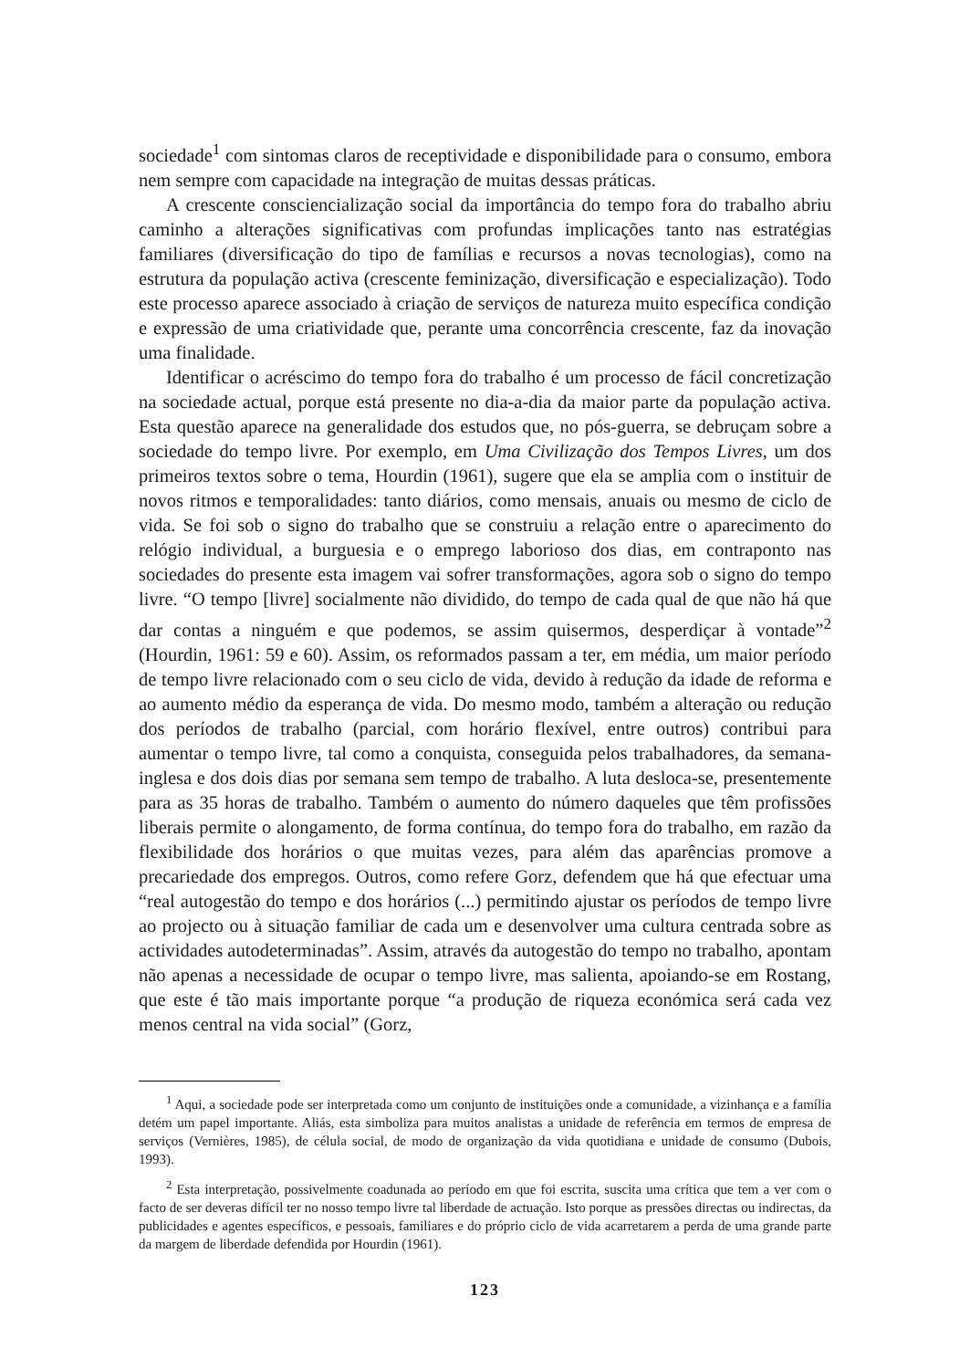sociedade<sup>1</sup> com sintomas claros de receptividade e disponibilidade para o consumo, embora nem sempre com capacidade na integração de muitas dessas práticas.
A crescente consciencialização social da importância do tempo fora do trabalho abriu caminho a alterações significativas com profundas implicações tanto nas estratégias familiares (diversificação do tipo de famílias e recursos a novas tecnologias), como na estrutura da população activa (crescente feminização, diversificação e especialização). Todo este processo aparece associado à criação de serviços de natureza muito específica condição e expressão de uma criatividade que, perante uma concorrência crescente, faz da inovação uma finalidade.
Identificar o acréscimo do tempo fora do trabalho é um processo de fácil concretização na sociedade actual, porque está presente no dia-a-dia da maior parte da população activa. Esta questão aparece na generalidade dos estudos que, no pós-guerra, se debruçam sobre a sociedade do tempo livre. Por exemplo, em Uma Civilização dos Tempos Livres, um dos primeiros textos sobre o tema, Hourdin (1961), sugere que ela se amplia com o instituir de novos ritmos e temporalidades: tanto diários, como mensais, anuais ou mesmo de ciclo de vida. Se foi sob o signo do trabalho que se construiu a relação entre o aparecimento do relógio individual, a burguesia e o emprego laborioso dos dias, em contraponto nas sociedades do presente esta imagem vai sofrer transformações, agora sob o signo do tempo livre. “O tempo [livre] socialmente não dividido, do tempo de cada qual de que não há que dar contas a ninguém e que podemos, se assim quisermos, desperdiçar à vontade”<sup>2</sup> (Hourdin, 1961: 59 e 60). Assim, os reformados passam a ter, em média, um maior período de tempo livre relacionado com o seu ciclo de vida, devido à redução da idade de reforma e ao aumento médio da esperança de vida. Do mesmo modo, também a alteração ou redução dos períodos de trabalho (parcial, com horário flexível, entre outros) contribui para aumentar o tempo livre, tal como a conquista, conseguida pelos trabalhadores, da semana-inglesa e dos dois dias por semana sem tempo de trabalho. A luta desloca-se, presentemente para as 35 horas de trabalho. Também o aumento do número daqueles que têm profissões liberais permite o alongamento, de forma contínua, do tempo fora do trabalho, em razão da flexibilidade dos horários o que muitas vezes, para além das aparências promove a precariedade dos empregos. Outros, como refere Gorz, defendem que há que efectuar uma “real autogestão do tempo e dos horários (...) permitindo ajustar os períodos de tempo livre ao projecto ou à situação familiar de cada um e desenvolver uma cultura centrada sobre as actividades autodeterminadas”. Assim, através da autogestão do tempo no trabalho, apontam não apenas a necessidade de ocupar o tempo livre, mas salienta, apoiando-se em Rostang, que este é tão mais importante porque “a produção de riqueza económica será cada vez menos central na vida social” (Gorz,
<sup>1</sup> Aqui, a sociedade pode ser interpretada como um conjunto de instituições onde a comunidade, a vizinhança e a família detém um papel importante. Aliás, esta simboliza para muitos analistas a unidade de referência em termos de empresa de serviços (Vernières, 1985), de célula social, de modo de organização da vida quotidiana e unidade de consumo (Dubois, 1993).
<sup>2</sup> Esta interpretação, possivelmente coadunada ao período em que foi escrita, suscita uma crítica que tem a ver com o facto de ser deveras difícil ter no nosso tempo livre tal liberdade de actuação. Isto porque as pressões directas ou indirectas, da publicidades e agentes específicos, e pessoais, familiares e do próprio ciclo de vida acarretarem a perda de uma grande parte da margem de liberdade defendida por Hourdin (1961).
123